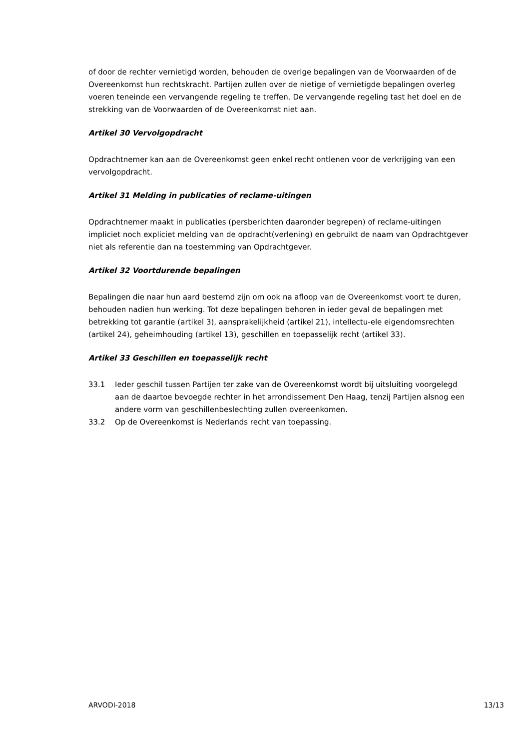of door de rechter vernietigd worden, behouden de overige bepalingen van de Voorwaarden of de Overeenkomst hun rechtskracht. Partijen zullen over de nietige of vernietigde bepalingen overleg voeren teneinde een vervangende regeling te treffen. De vervangende regeling tast het doel en de strekking van de Voorwaarden of de Overeenkomst niet aan.
Artikel 30 Vervolgopdracht
Opdrachtnemer kan aan de Overeenkomst geen enkel recht ontlenen voor de verkrijging van een vervolgopdracht.
Artikel 31 Melding in publicaties of reclame-uitingen
Opdrachtnemer maakt in publicaties (persberichten daaronder begrepen) of reclame-uitingen impliciet noch expliciet melding van de opdracht(verlening) en gebruikt de naam van Opdrachtgever niet als referentie dan na toestemming van Opdrachtgever.
Artikel 32 Voortdurende bepalingen
Bepalingen die naar hun aard bestemd zijn om ook na afloop van de Overeenkomst voort te duren, behouden nadien hun werking. Tot deze bepalingen behoren in ieder geval de bepalingen met betrekking tot garantie (artikel 3), aansprakelijkheid (artikel 21), intellectu-ele eigendomsrechten (artikel 24), geheimhouding (artikel 13), geschillen en toepasselijk recht (artikel 33).
Artikel 33 Geschillen en toepasselijk recht
33.1 Ieder geschil tussen Partijen ter zake van de Overeenkomst wordt bij uitsluiting voorgelegd aan de daartoe bevoegde rechter in het arrondissement Den Haag, tenzij Partijen alsnog een andere vorm van geschillenbeslechting zullen overeenkomen.
33.2 Op de Overeenkomst is Nederlands recht van toepassing.
ARVODI-2018 13/13